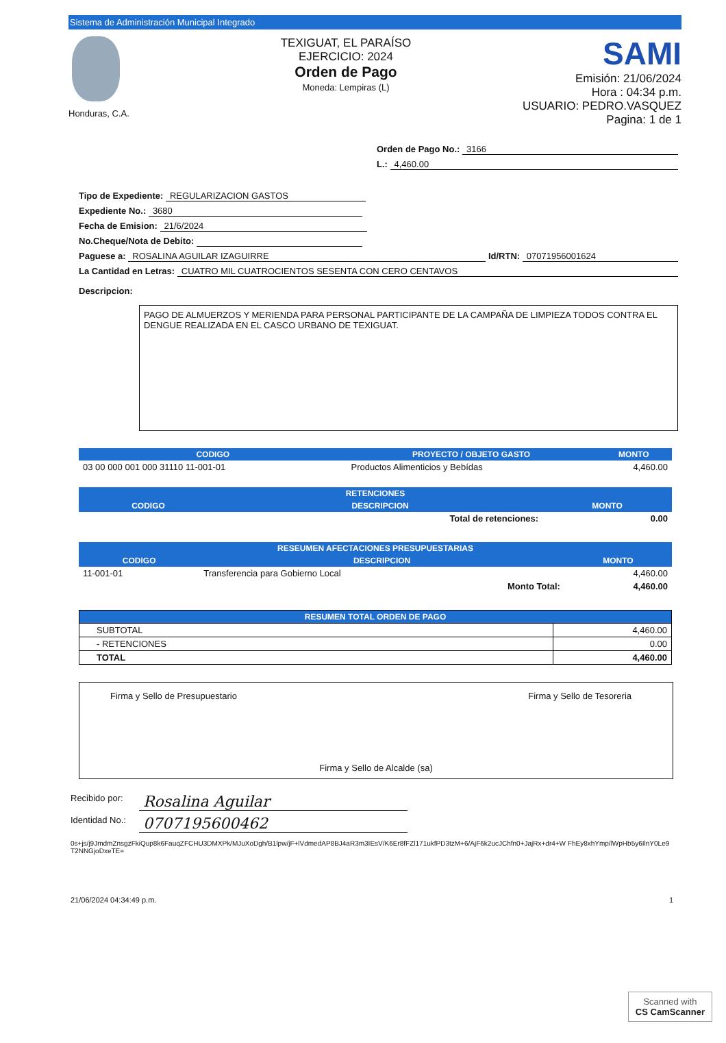Sistema de Administración Municipal Integrado
Honduras, C.A.
TEXIGUAT, EL PARAÍSO
EJERCICIO: 2024
Orden de Pago
Moneda: Lempiras (L)
SAMI
Emisión: 21/06/2024
Hora : 04:34 p.m.
USUARIO: PEDRO.VASQUEZ
Pagina: 1 de 1
Orden de Pago No.: 3166
L.: 4,460.00
Tipo de Expediente: REGULARIZACION GASTOS
Expediente No.: 3680
Fecha de Emision: 21/6/2024
No.Cheque/Nota de Debito:
Paguese a: ROSALINA AGUILAR IZAGUIRRE Id/RTN: 07071956001624
La Cantidad en Letras: CUATRO MIL CUATROCIENTOS SESENTA CON CERO CENTAVOS
Descripcion:
PAGO DE ALMUERZOS Y MERIENDA PARA PERSONAL PARTICIPANTE DE LA CAMPAÑA DE LIMPIEZA TODOS CONTRA EL DENGUE REALIZADA EN EL CASCO URBANO DE TEXIGUAT.
| CODIGO | PROYECTO / OBJETO GASTO | MONTO |
| --- | --- | --- |
| 03 00 000 001 000 31110 11-001-01 | Productos Alimenticios y Bebídas | 4,460.00 |
| RETENCIONES | | |
| --- | --- | --- |
| CODIGO | DESCRIPCION | MONTO |
| | Total de retenciones: | 0.00 |
| RESEUMEN AFECTACIONES PRESUPUESTARIAS | | |
| --- | --- | --- |
| CODIGO | DESCRIPCION | MONTO |
| 11-001-01 | Transferencia para Gobierno Local | 4,460.00 |
| | Monto Total: | 4,460.00 |
| RESUMEN TOTAL ORDEN DE PAGO | |
| --- | --- |
| SUBTOTAL | 4,460.00 |
| - RETENCIONES | 0.00 |
| TOTAL | 4,460.00 |
Firma y Sello de Presupuestario Firma y Sello de Tesoreria
Firma y Sello de Alcalde (sa)
Recibido por: Rosalina Aguilar
Identidad No.: 0707195600462
0s+js/j9JmdmZnsgzFkiQup8k6FauqZFCHU3DMXPk/MJuXoDgh/B1lpw/jF+lVdmedAP8BJ4aR3m3IEsV/K6Er8fFZl171ukfPD3tzM+6/AjF6k2ucJChfn0+JajRx+dr4+W FhEy8xhYmp/lWpHb5y6IlnY0Le9T2NNGjoDxeTE=
21/06/2024 04:34:49 p.m. 1
Scanned with
CS CamScanner